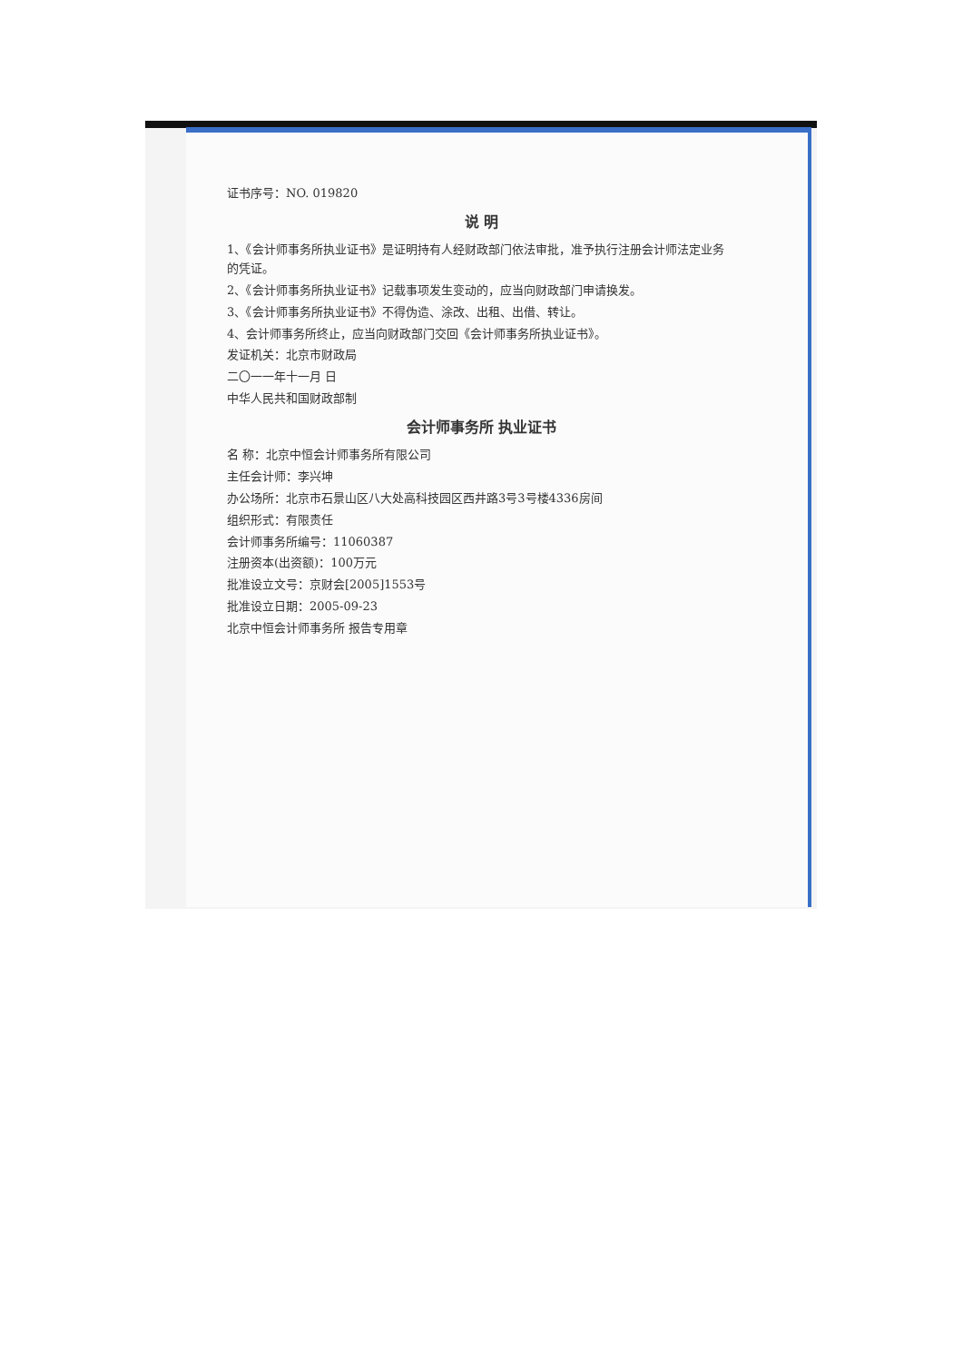证书序号：NO. 019820
说 明
1、《会计师事务所执业证书》是证明持有人经财政部门依法审批，准予执行注册会计师法定业务的凭证。
2、《会计师事务所执业证书》记载事项发生变动的，应当向财政部门申请换发。
3、《会计师事务所执业证书》不得伪造、涂改、出租、出借、转让。
4、会计师事务所终止，应当向财政部门交回《会计师事务所执业证书》。
发证机关：北京市财政局
二〇一一年十一月 日
中华人民共和国财政部制
会计师事务所 执业证书
名 称：北京中恒会计师事务所有限公司
主任会计师：李兴坤
办公场所：北京市石景山区八大处高科技园区西井路3号3号楼4336房间
组织形式：有限责任
会计师事务所编号：11060387
注册资本(出资额)：100万元
批准设立文号：京财会[2005]1553号
批准设立日期：2005-09-23
北京中恒会计师事务所 报告专用章